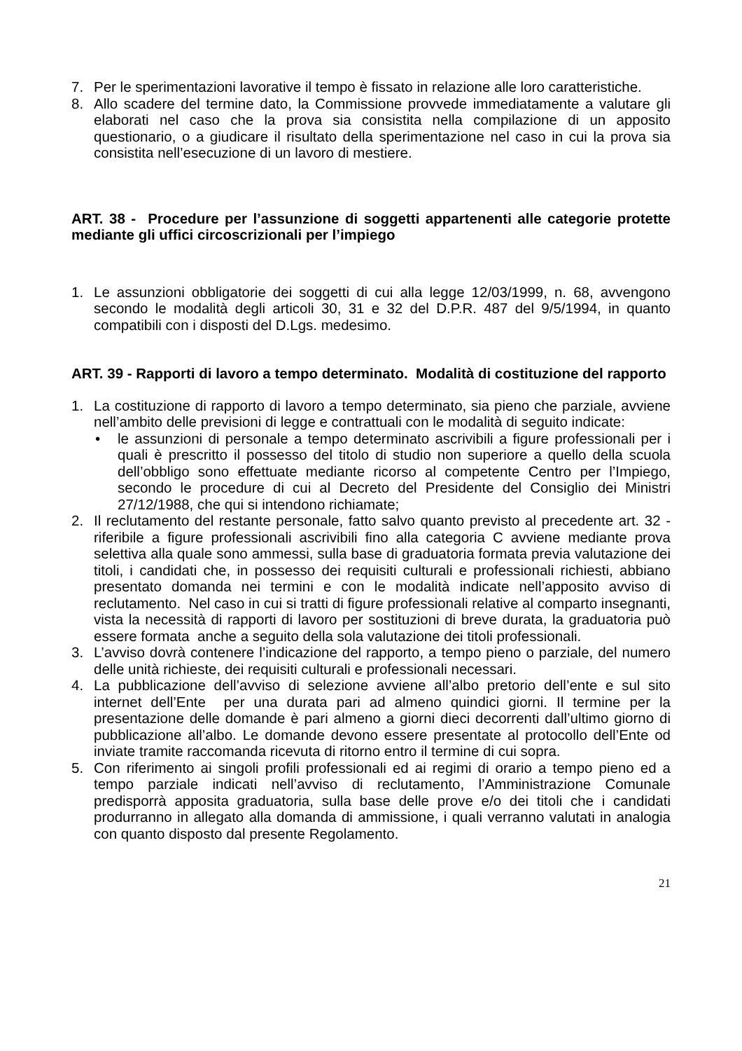7. Per le sperimentazioni lavorative il tempo è fissato in relazione alle loro caratteristiche.
8. Allo scadere del termine dato, la Commissione provvede immediatamente a valutare gli elaborati nel caso che la prova sia consistita nella compilazione di un apposito questionario, o a giudicare il risultato della sperimentazione nel caso in cui la prova sia consistita nell’esecuzione di un lavoro di mestiere.
ART. 38 - Procedure per l’assunzione di soggetti appartenenti alle categorie protette mediante gli uffici circoscrizionali per l’impiego
1. Le assunzioni obbligatorie dei soggetti di cui alla legge 12/03/1999, n. 68, avvengono secondo le modalità degli articoli 30, 31 e 32 del D.P.R. 487 del 9/5/1994, in quanto compatibili con i disposti del D.Lgs. medesimo.
ART. 39 - Rapporti di lavoro a tempo determinato. Modalità di costituzione del rapporto
1. La costituzione di rapporto di lavoro a tempo determinato, sia pieno che parziale, avviene nell’ambito delle previsioni di legge e contrattuali con le modalità di seguito indicate:
• le assunzioni di personale a tempo determinato ascrivibili a figure professionali per i quali è prescritto il possesso del titolo di studio non superiore a quello della scuola dell’obbligo sono effettuate mediante ricorso al competente Centro per l’Impiego, secondo le procedure di cui al Decreto del Presidente del Consiglio dei Ministri 27/12/1988, che qui si intendono richiamate;
2. Il reclutamento del restante personale, fatto salvo quanto previsto al precedente art. 32 - riferibile a figure professionali ascrivibili fino alla categoria C avviene mediante prova selettiva alla quale sono ammessi, sulla base di graduatoria formata previa valutazione dei titoli, i candidati che, in possesso dei requisiti culturali e professionali richiesti, abbiano presentato domanda nei termini e con le modalità indicate nell’apposito avviso di reclutamento. Nel caso in cui si tratti di figure professionali relative al comparto insegnanti, vista la necessità di rapporti di lavoro per sostituzioni di breve durata, la graduatoria può essere formata anche a seguito della sola valutazione dei titoli professionali.
3. L’avviso dovrà contenere l’indicazione del rapporto, a tempo pieno o parziale, del numero delle unità richieste, dei requisiti culturali e professionali necessari.
4. La pubblicazione dell’avviso di selezione avviene all’albo pretorio dell’ente e sul sito internet dell’Ente per una durata pari ad almeno quindici giorni. Il termine per la presentazione delle domande è pari almeno a giorni dieci decorrenti dall’ultimo giorno di pubblicazione all’albo. Le domande devono essere presentate al protocollo dell’Ente od inviate tramite raccomanda ricevuta di ritorno entro il termine di cui sopra.
5. Con riferimento ai singoli profili professionali ed ai regimi di orario a tempo pieno ed a tempo parziale indicati nell’avviso di reclutamento, l’Amministrazione Comunale predisporrà apposita graduatoria, sulla base delle prove e/o dei titoli che i candidati produrranno in allegato alla domanda di ammissione, i quali verranno valutati in analogia con quanto disposto dal presente Regolamento.
21